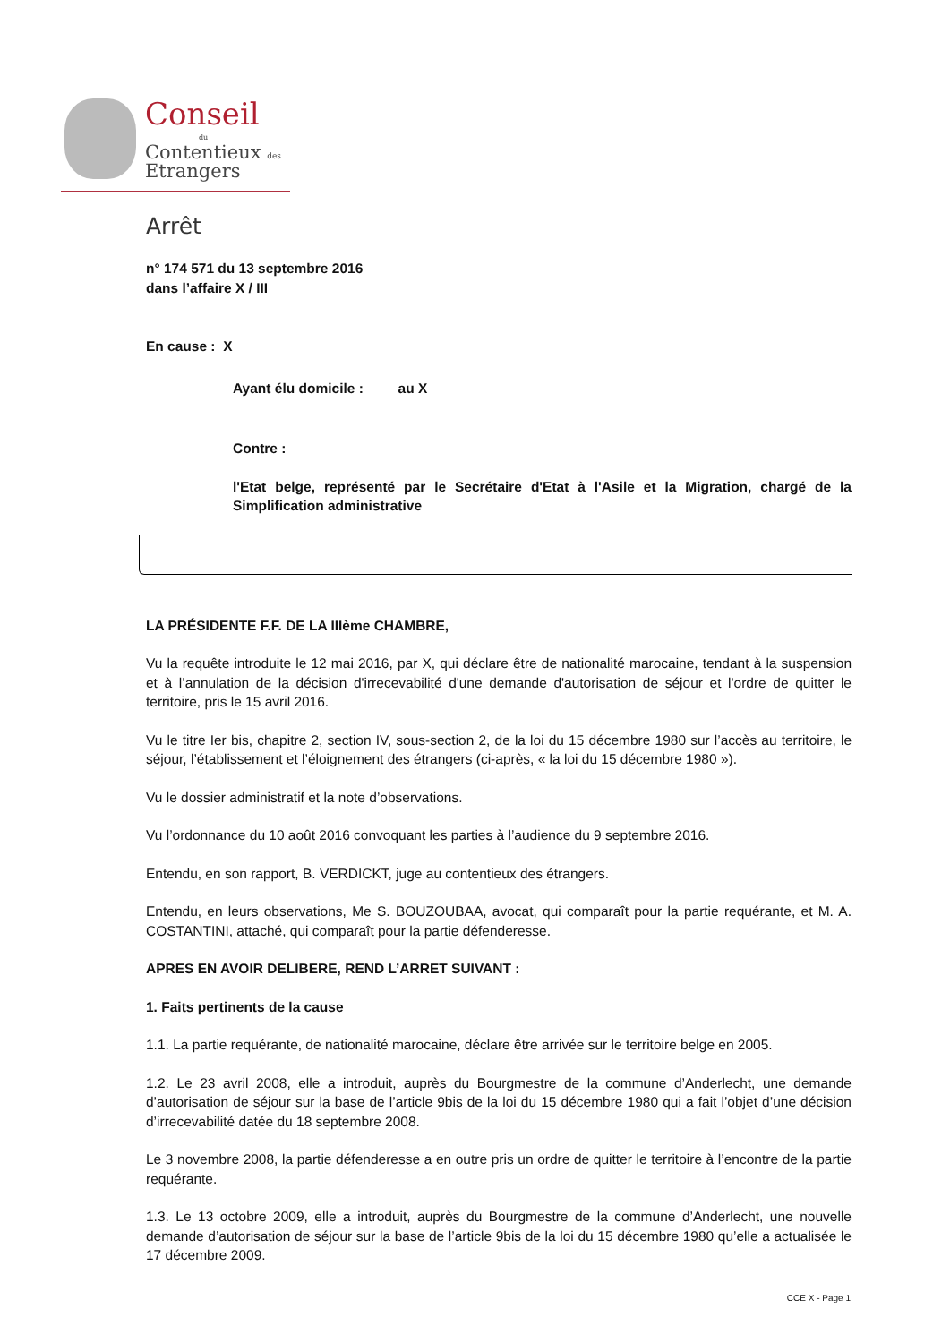Conseil
du
Contentieux des
Etrangers
Arrêt
n° 174 571 du 13 septembre 2016
dans l’affaire X / III
En cause : X
Ayant élu domicile : au X
Contre :
l'Etat belge, représenté par le Secrétaire d'Etat à l'Asile et la Migration, chargé de la Simplification administrative
LA PRÉSIDENTE F.F. DE LA IIIème CHAMBRE,
Vu la requête introduite le 12 mai 2016, par X, qui déclare être de nationalité marocaine, tendant à la suspension et à l’annulation de la décision d'irrecevabilité d'une demande d'autorisation de séjour et l'ordre de quitter le territoire, pris le 15 avril 2016.
Vu le titre Ier bis, chapitre 2, section IV, sous-section 2, de la loi du 15 décembre 1980 sur l’accès au territoire, le séjour, l’établissement et l’éloignement des étrangers (ci-après, « la loi du 15 décembre 1980 »).
Vu le dossier administratif et la note d’observations.
Vu l’ordonnance du 10 août 2016 convoquant les parties à l’audience du 9 septembre 2016.
Entendu, en son rapport, B. VERDICKT, juge au contentieux des étrangers.
Entendu, en leurs observations, Me S. BOUZOUBAA, avocat, qui comparaît pour la partie requérante, et M. A. COSTANTINI, attaché, qui comparaît pour la partie défenderesse.
APRES EN AVOIR DELIBERE, REND L’ARRET SUIVANT :
1. Faits pertinents de la cause
1.1. La partie requérante, de nationalité marocaine, déclare être arrivée sur le territoire belge en 2005.
1.2. Le 23 avril 2008, elle a introduit, auprès du Bourgmestre de la commune d’Anderlecht, une demande d’autorisation de séjour sur la base de l’article 9bis de la loi du 15 décembre 1980 qui a fait l’objet d’une décision d’irrecevabilité datée du 18 septembre 2008.
Le 3 novembre 2008, la partie défenderesse a en outre pris un ordre de quitter le territoire à l’encontre de la partie requérante.
1.3. Le 13 octobre 2009, elle a introduit, auprès du Bourgmestre de la commune d’Anderlecht, une nouvelle demande d’autorisation de séjour sur la base de l’article 9bis de la loi du 15 décembre 1980 qu’elle a actualisée le 17 décembre 2009.
CCE X - Page 1